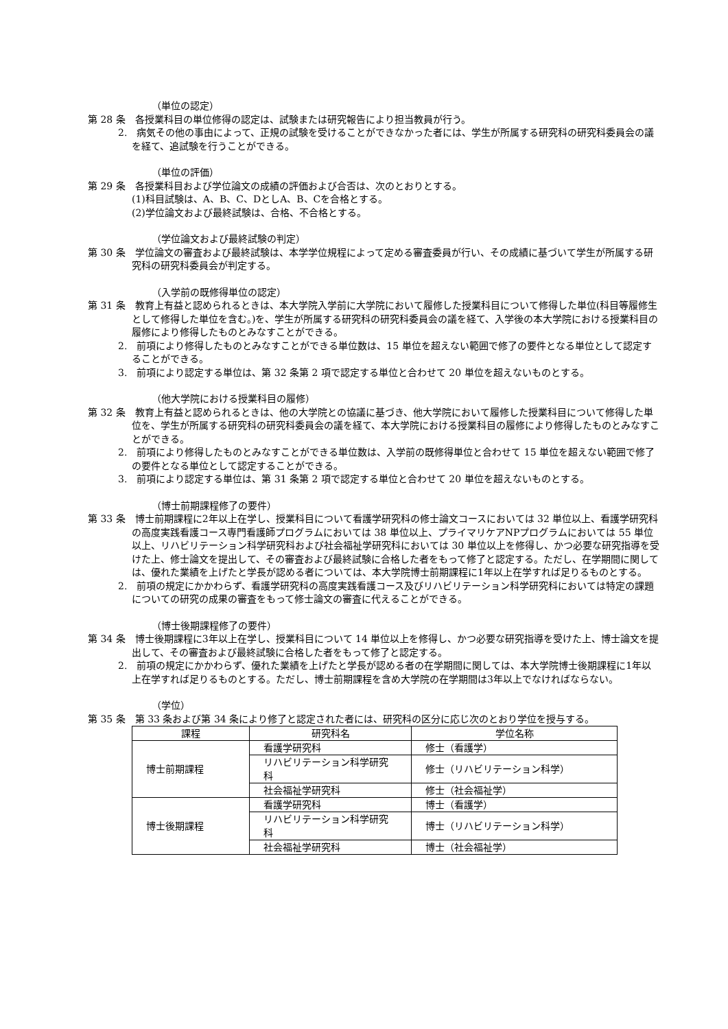（単位の認定）
第 28 条　各授業科目の単位修得の認定は、試験または研究報告により担当教員が行う。
2.　病気その他の事由によって、正規の試験を受けることができなかった者には、学生が所属する研究科の研究科委員会の議を経て、追試験を行うことができる。
（単位の評価）
第 29 条　各授業科目および学位論文の成績の評価および合否は、次のとおりとする。
(1)科目試験は、A、B、C、DとしA、B、Cを合格とする。
(2)学位論文および最終試験は、合格、不合格とする。
（学位論文および最終試験の判定）
第 30 条　学位論文の審査および最終試験は、本学学位規程によって定める審査委員が行い、その成績に基づいて学生が所属する研究科の研究科委員会が判定する。
（入学前の既修得単位の認定）
第 31 条　教育上有益と認められるときは、本大学院入学前に大学院において履修した授業科目について修得した単位(科目等履修生として修得した単位を含む。)を、学生が所属する研究科の研究科委員会の議を経て、入学後の本大学院における授業科目の履修により修得したものとみなすことができる。
2.　前項により修得したものとみなすことができる単位数は、15 単位を超えない範囲で修了の要件となる単位として認定することができる。
3.　前項により認定する単位は、第 32 条第 2 項で認定する単位と合わせて 20 単位を超えないものとする。
（他大学院における授業科目の履修）
第 32 条　教育上有益と認められるときは、他の大学院との協議に基づき、他大学院において履修した授業科目について修得した単位を、学生が所属する研究科の研究科委員会の議を経て、本大学院における授業科目の履修により修得したものとみなすことができる。
2.　前項により修得したものとみなすことができる単位数は、入学前の既修得単位と合わせて 15 単位を超えない範囲で修了の要件となる単位として認定することができる。
3.　前項により認定する単位は、第 31 条第 2 項で認定する単位と合わせて 20 単位を超えないものとする。
（博士前期課程修了の要件）
第 33 条　博士前期課程に2年以上在学し、授業科目について看護学研究科の修士論文コースにおいては 32 単位以上、看護学研究科の高度実践看護コース専門看護師プログラムにおいては 38 単位以上、プライマリケアNPプログラムにおいては 55 単位以上、リハビリテーション科学研究科および社会福祉学研究科においては 30 単位以上を修得し、かつ必要な研究指導を受けた上、修士論文を提出して、その審査および最終試験に合格した者をもって修了と認定する。ただし、在学期間に関しては、優れた業績を上げたと学長が認める者については、本大学院博士前期課程に1年以上在学すれば足りるものとする。
2.　前項の規定にかかわらず、看護学研究科の高度実践看護コース及びリハビリテーション科学研究科においては特定の課題についての研究の成果の審査をもって修士論文の審査に代えることができる。
（博士後期課程修了の要件）
第 34 条　博士後期課程に3年以上在学し、授業科目について 14 単位以上を修得し、かつ必要な研究指導を受けた上、博士論文を提出して、その審査および最終試験に合格した者をもって修了と認定する。
2.　前項の規定にかかわらず、優れた業績を上げたと学長が認める者の在学期間に関しては、本大学院博士後期課程に1年以上在学すれば足りるものとする。ただし、博士前期課程を含め大学院の在学期間は3年以上でなければならない。
（学位）
第 35 条　第 33 条および第 34 条により修了と認定された者には、研究科の区分に応じ次のとおり学位を授与する。
| 課程 | 研究科名 | 学位名称 |
| 博士前期課程 | 看護学研究科 | 修士（看護学） |
| | リハビリテーション科学研究科 | 修士（リハビリテーション科学） |
| | 社会福祉学研究科 | 修士（社会福祉学） |
| 博士後期課程 | 看護学研究科 | 博士（看護学） |
| | リハビリテーション科学研究科 | 博士（リハビリテーション科学） |
| | 社会福祉学研究科 | 博士（社会福祉学） |